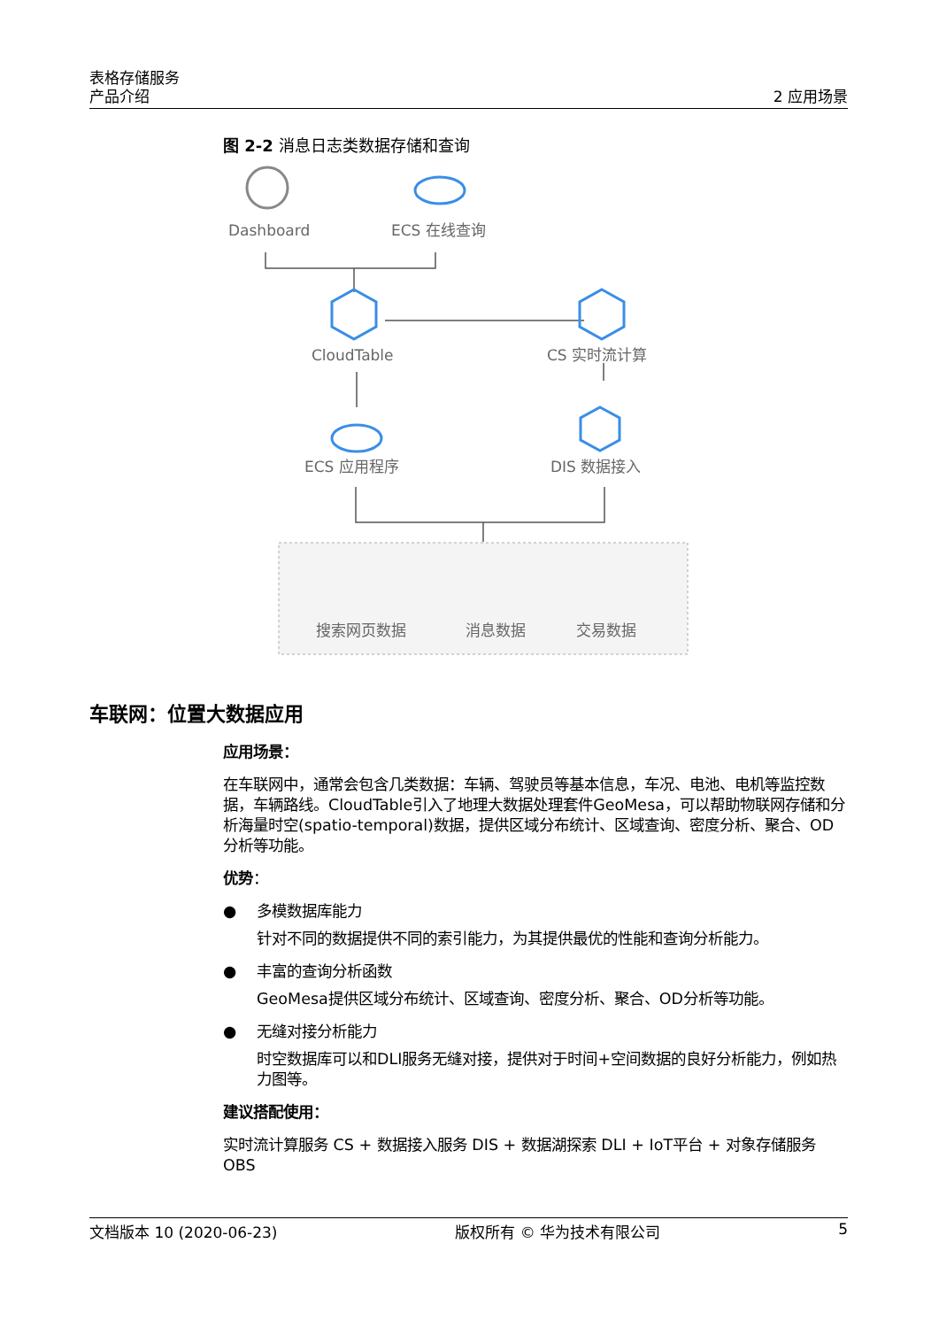表格存储服务
产品介绍
2 应用场景
图 2-2 消息日志类数据存储和查询
Dashboard
ECS 在线查询
CloudTable
CS 实时流计算
ECS 应用程序
DIS 数据接入
搜索网页数据
消息数据
交易数据
车联网：位置大数据应用
应用场景：
在车联网中，通常会包含几类数据：车辆、驾驶员等基本信息，车况、电池、电机等监控数据，车辆路线。CloudTable引入了地理大数据处理套件GeoMesa，可以帮助物联网存储和分析海量时空(spatio-temporal)数据，提供区域分布统计、区域查询、密度分析、聚合、OD分析等功能。
优势：
● 多模数据库能力
针对不同的数据提供不同的索引能力，为其提供最优的性能和查询分析能力。
● 丰富的查询分析函数
GeoMesa提供区域分布统计、区域查询、密度分析、聚合、OD分析等功能。
● 无缝对接分析能力
时空数据库可以和DLI服务无缝对接，提供对于时间+空间数据的良好分析能力，例如热力图等。
建议搭配使用：
实时流计算服务 CS + 数据接入服务 DIS + 数据湖探索 DLI + IoT平台 + 对象存储服务 OBS
文档版本 10 (2020-06-23) 版权所有 © 华为技术有限公司 5